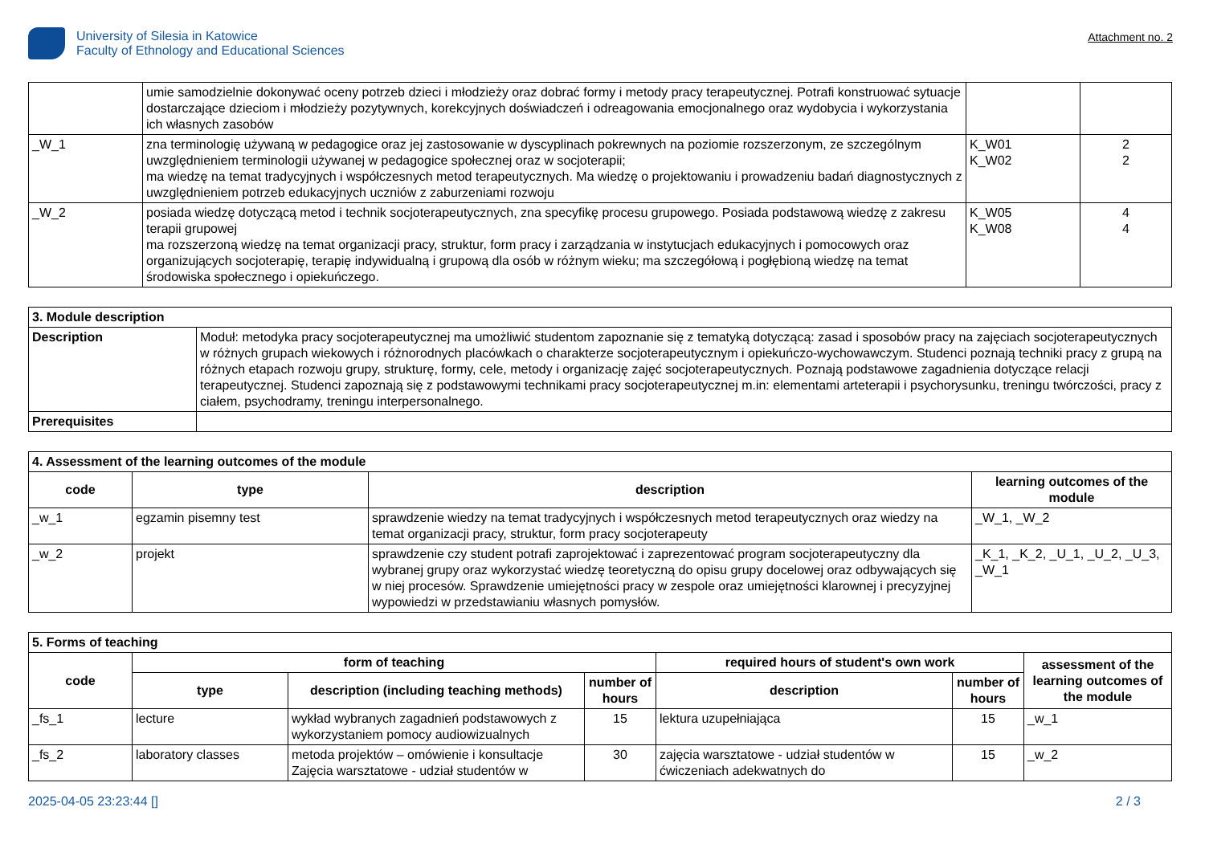University of Silesia in Katowice
Faculty of Ethnology and Educational Sciences
Attachment no. 2
| | umie samodzielnie dokonywać oceny potrzeb dzieci i młodzieży oraz dobrać formy i metody pracy terapeutycznej. Potrafi konstruować sytuacje dostarczające dzieciom i młodzieży pozytywnych, korekcyjnych doświadczeń i odreagowania emocjonalnego oraz wydobycia i wykorzystania ich własnych zasobów | | |
| _W_1 | zna terminologię używaną w pedagogice oraz jej zastosowanie w dyscyplinach pokrewnych na poziomie rozszerzonym, ze szczególnym uwzględnieniem terminologii używanej w pedagogice społecznej oraz w socjoterapii; ma wiedzę na temat tradycyjnych i współczesnych metod terapeutycznych. Ma wiedzę o projektowaniu i prowadzeniu badań diagnostycznych z uwzględnieniem potrzeb edukacyjnych uczniów z zaburzeniami rozwoju | K_W01 K_W02 | 2 2 |
| _W_2 | posiada wiedzę dotyczącą metod i technik socjoterapeutycznych, zna specyfikę procesu grupowego. Posiada podstawową wiedzę z zakresu terapii grupowej ma rozszerzoną wiedzę na temat organizacji pracy, struktur, form pracy i zarządzania w instytucjach edukacyjnych i pomocowych oraz organizujących socjoterapię, terapię indywidualną i grupową dla osób w różnym wieku; ma szczegółową i pogłębioną wiedzę na temat środowiska społecznego i opiekuńczego. | K_W05 K_W08 | 4 4 |
| 3. Module description | |
| --- | --- |
| Description | Moduł: metodyka pracy socjoterapeutycznej ma umożliwić studentom zapoznanie się z tematyką dotyczącą: zasad i sposobów pracy na zajęciach socjoterapeutycznych w różnych grupach wiekowych i różnorodnych placówkach o charakterze socjoterapeutycznym i opiekuńczo-wychowawczym. Studenci poznają techniki pracy z grupą na różnych etapach rozwoju grupy, strukturę, formy, cele, metody i organizację zajęć socjoterapeutycznych. Poznają podstawowe zagadnienia dotyczące relacji terapeutycznej. Studenci zapoznają się z podstawowymi technikami pracy socjoterapeutycznej m.in: elementami arteterapii i psychorysunku, treningu twórczości, pracy z ciałem, psychodramy, treningu interpersonalnego. |
| Prerequisites | |
| 4. Assessment of the learning outcomes of the module | | | |
| --- | --- | --- | --- |
| code | type | description | learning outcomes of the module |
| _w_1 | egzamin pisemny test | sprawdzenie wiedzy na temat tradycyjnych i współczesnych metod terapeutycznych oraz wiedzy na temat organizacji pracy, struktur, form pracy socjoterapeuty | _W_1, _W_2 |
| _w_2 | projekt | sprawdzenie czy student potrafi zaprojektować i zaprezentować program socjoterapeutyczny dla wybranej grupy oraz wykorzystać wiedzę teoretyczną do opisu grupy docelowej oraz odbywających się w niej procesów. Sprawdzenie umiejętności pracy w zespole oraz umiejętności klarownej i precyzyjnej wypowiedzi w przedstawianiu własnych pomysłów. | _K_1, _K_2, _U_1, _U_2, _U_3, _W_1 |
| 5. Forms of teaching | | | | | | |
| --- | --- | --- | --- | --- | --- | --- |
| code | form of teaching | | | required hours of student's own work | | assessment of the learning outcomes of the module |
| | type | description (including teaching methods) | number of hours | description | number of hours | |
| _fs_1 | lecture | wykład wybranych zagadnień podstawowych z wykorzystaniem pomocy audiowizualnych | 15 | lektura uzupełniająca | 15 | _w_1 |
| _fs_2 | laboratory classes | metoda projektów – omówienie i konsultacje Zajęcia warsztatowe - udział studentów w | 30 | zajęcia warsztatowe - udział studentów w ćwiczeniach adekwatnych do | 15 | _w_2 |
2025-04-05 23:23:44 [] 2 / 3